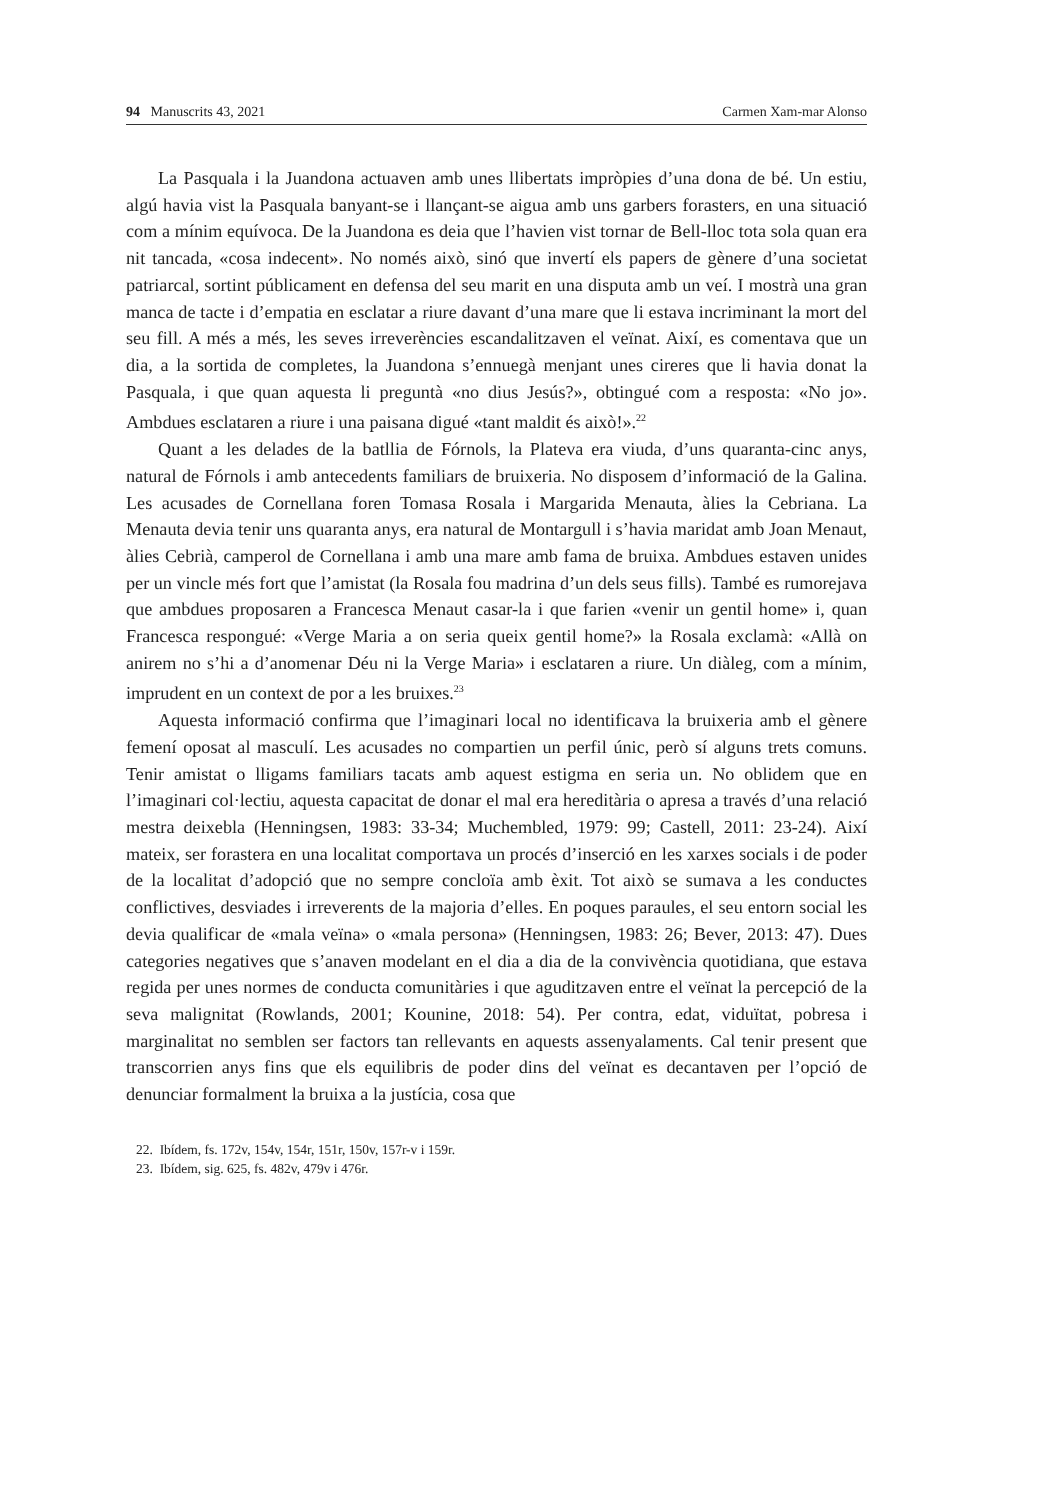94 Manuscrits 43, 2021 Carmen Xam-mar Alonso
La Pasquala i la Juandona actuaven amb unes llibertats impròpies d’una dona de bé. Un estiu, algú havia vist la Pasquala banyant-se i llançant-se aigua amb uns garbers forasters, en una situació com a mínim equívoca. De la Juandona es deia que l’havien vist tornar de Bell-lloc tota sola quan era nit tancada, «cosa indecent». No només això, sinó que invertí els papers de gènere d’una societat patriarcal, sortint públicament en defensa del seu marit en una disputa amb un veí. I mostrà una gran manca de tacte i d’empatia en esclatar a riure davant d’una mare que li estava incriminant la mort del seu fill. A més a més, les seves irreverències escandalitzaven el veïnat. Així, es comentava que un dia, a la sortida de completes, la Juandona s’ennuegà menjant unes cireres que li havia donat la Pasquala, i que quan aquesta li preguntà «no dius Jesús?», obtingué com a resposta: «No jo». Ambdues esclataren a riure i una paisana digué «tant maldit és això!».<sup>22</sup>
Quant a les delades de la batllia de Fórnols, la Plateva era viuda, d’uns quaranta-cinc anys, natural de Fórnols i amb antecedents familiars de bruixeria. No disposem d’informació de la Galina. Les acusades de Cornellana foren Tomasa Rosala i Margarida Menauta, àlies la Cebriana. La Menauta devia tenir uns quaranta anys, era natural de Montargull i s’havia maridat amb Joan Menaut, àlies Cebrià, camperol de Cornellana i amb una mare amb fama de bruixa. Ambdues estaven unides per un vincle més fort que l’amistat (la Rosala fou madrina d’un dels seus fills). També es rumorejava que ambdues proposaren a Francesca Menaut casar-la i que farien «venir un gentil home» i, quan Francesca respongué: «Verge Maria a on seria queix gentil home?» la Rosala exclamà: «Allà on anirem no s’hi a d’anomenar Déu ni la Verge Maria» i esclataren a riure. Un diàleg, com a mínim, imprudent en un context de por a les bruixes.<sup>23</sup>
Aquesta informació confirma que l’imaginari local no identificava la bruixeria amb el gènere femení oposat al masculí. Les acusades no compartien un perfil únic, però sí alguns trets comuns. Tenir amistat o lligams familiars tacats amb aquest estigma en seria un. No oblidem que en l’imaginari col·lectiu, aquesta capacitat de donar el mal era hereditària o apresa a través d’una relació mestra deixebla (Henningsen, 1983: 33-34; Muchembled, 1979: 99; Castell, 2011: 23-24). Així mateix, ser forastera en una localitat comportava un procés d’inserció en les xarxes socials i de poder de la localitat d’adopció que no sempre concloïa amb èxit. Tot això se sumava a les conductes conflictives, desviades i irreverents de la majoria d’elles. En poques paraules, el seu entorn social les devia qualificar de «mala veïna» o «mala persona» (Henningsen, 1983: 26; Bever, 2013: 47). Dues categories negatives que s’anaven modelant en el dia a dia de la convivència quotidiana, que estava regida per unes normes de conducta comunitàries i que aguditzaven entre el veïnat la percepció de la seva malignitat (Rowlands, 2001; Kounine, 2018: 54). Per contra, edat, viduïtat, pobresa i marginalitat no semblen ser factors tan rellevants en aquests assenyalaments. Cal tenir present que transcorrien anys fins que els equilibris de poder dins del veïnat es decantaven per l’opció de denunciar formalment la bruixa a la justícia, cosa que
22. Ibídem, fs. 172v, 154v, 154r, 151r, 150v, 157r-v i 159r.
23. Ibídem, sig. 625, fs. 482v, 479v i 476r.